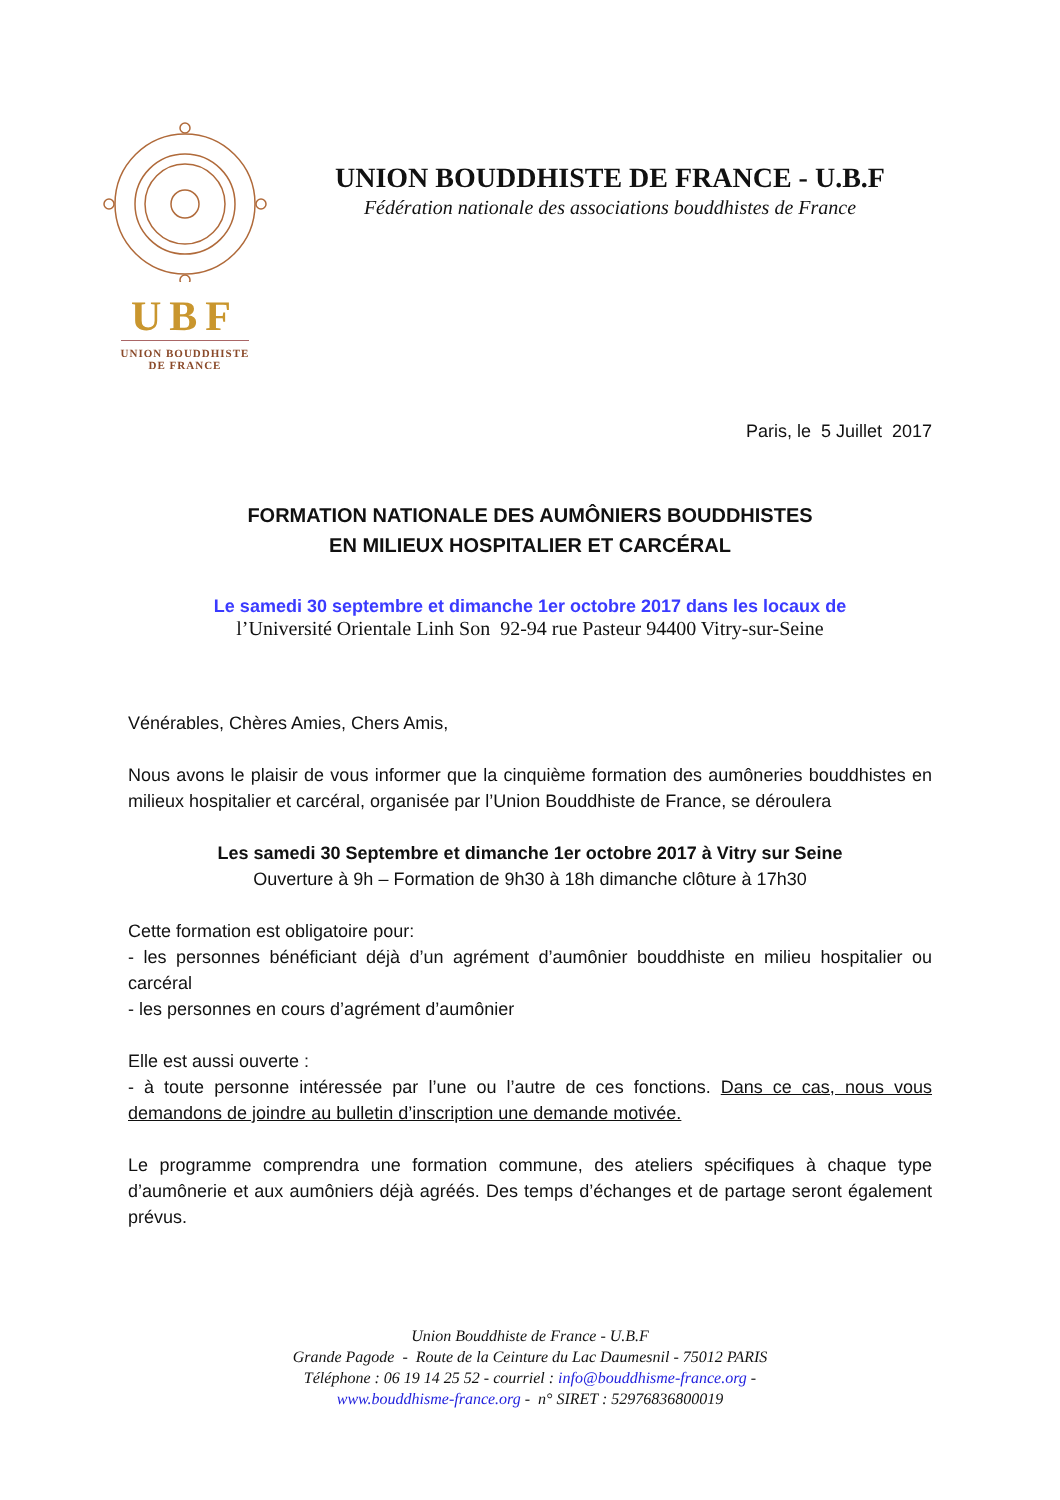UBF
UNION BOUDDHISTE
DE FRANCE
UNION BOUDDHISTE DE FRANCE - U.B.F
Fédération nationale des associations bouddhistes de France
Paris, le 5 Juillet 2017
FORMATION NATIONALE DES AUMÔNIERS BOUDDHISTES
EN MILIEUX HOSPITALIER ET CARCÉRAL
Le samedi 30 septembre et dimanche 1er octobre 2017 dans les locaux de
l’Université Orientale Linh Son 92-94 rue Pasteur 94400 Vitry-sur-Seine
Vénérables, Chères Amies, Chers Amis,
Nous avons le plaisir de vous informer que la cinquième formation des aumôneries bouddhistes en milieux hospitalier et carcéral, organisée par l’Union Bouddhiste de France, se déroulera
Les samedi 30 Septembre et dimanche 1er octobre 2017 à Vitry sur Seine
Ouverture à 9h – Formation de 9h30 à 18h dimanche clôture à 17h30
Cette formation est obligatoire pour:
- les personnes bénéficiant déjà d’un agrément d’aumônier bouddhiste en milieu hospitalier ou carcéral
- les personnes en cours d’agrément d’aumônier
Elle est aussi ouverte :
- à toute personne intéressée par l’une ou l’autre de ces fonctions. Dans ce cas, nous vous demandons de joindre au bulletin d’inscription une demande motivée.
Le programme comprendra une formation commune, des ateliers spécifiques à chaque type d’aumônerie et aux aumôniers déjà agréés. Des temps d’échanges et de partage seront également prévus.
Union Bouddhiste de France - U.B.F
Grande Pagode - Route de la Ceinture du Lac Daumesnil - 75012 PARIS
Téléphone : 06 19 14 25 52 - courriel : info@bouddhisme-france.org -
www.bouddhisme-france.org - n° SIRET : 52976836800019